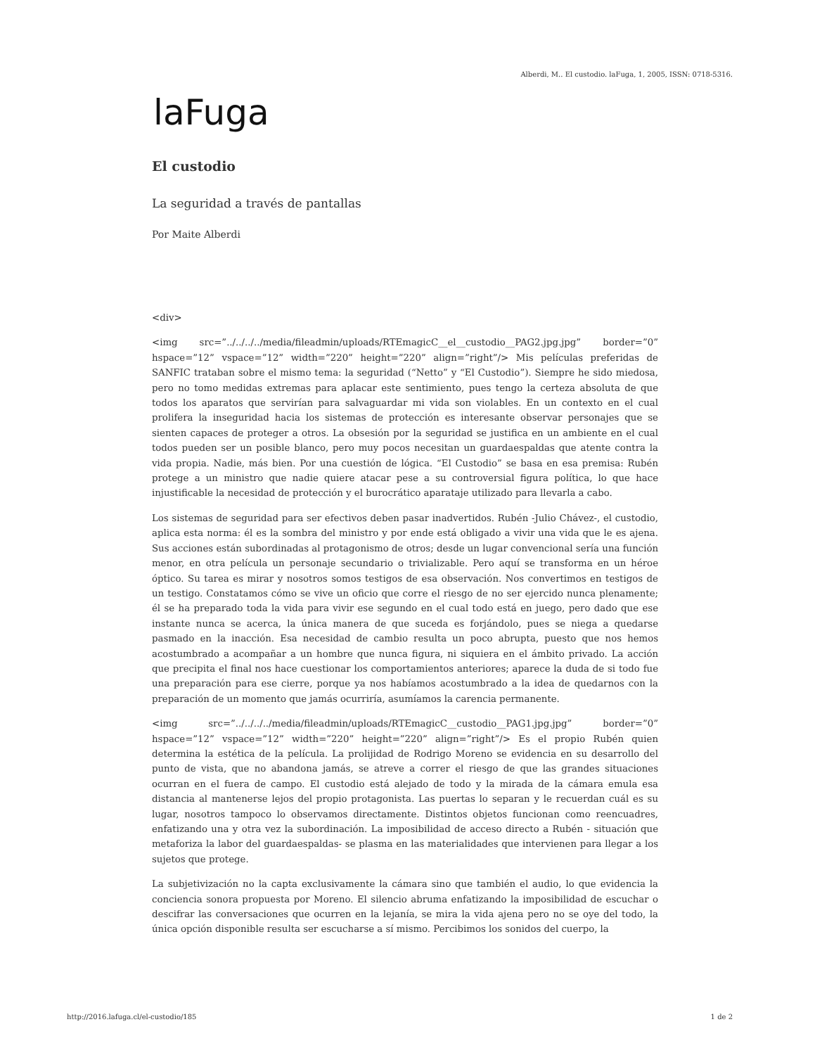Alberdi, M.. El custodio. laFuga, 1, 2005, ISSN: 0718-5316.
laFuga
El custodio
La seguridad a través de pantallas
Por Maite Alberdi
<div>
<img src=”../../../../media/fileadmin/uploads/RTEmagicC__el__custodio__PAG2.jpg.jpg” border=”0” hspace=”12” vspace=”12” width=”220” height=”220” align=”right”/> Mis películas preferidas de SANFIC trataban sobre el mismo tema: la seguridad (“Netto” y “El Custodio”). Siempre he sido miedosa, pero no tomo medidas extremas para aplacar este sentimiento, pues tengo la certeza absoluta de que todos los aparatos que servirían para salvaguardar mi vida son violables. En un contexto en el cual prolifera la inseguridad hacia los sistemas de protección es interesante observar personajes que se sienten capaces de proteger a otros. La obsesión por la seguridad se justifica en un ambiente en el cual todos pueden ser un posible blanco, pero muy pocos necesitan un guardaespaldas que atente contra la vida propia. Nadie, más bien. Por una cuestión de lógica. “El Custodio” se basa en esa premisa: Rubén protege a un ministro que nadie quiere atacar pese a su controversial figura política, lo que hace injustificable la necesidad de protección y el burocrático aparataje utilizado para llevarla a cabo.
Los sistemas de seguridad para ser efectivos deben pasar inadvertidos. Rubén -Julio Chávez-, el custodio, aplica esta norma: él es la sombra del ministro y por ende está obligado a vivir una vida que le es ajena. Sus acciones están subordinadas al protagonismo de otros; desde un lugar convencional sería una función menor, en otra película un personaje secundario o trivializable. Pero aquí se transforma en un héroe óptico. Su tarea es mirar y nosotros somos testigos de esa observación. Nos convertimos en testigos de un testigo. Constatamos cómo se vive un oficio que corre el riesgo de no ser ejercido nunca plenamente; él se ha preparado toda la vida para vivir ese segundo en el cual todo está en juego, pero dado que ese instante nunca se acerca, la única manera de que suceda es forjándolo, pues se niega a quedarse pasmado en la inacción. Esa necesidad de cambio resulta un poco abrupta, puesto que nos hemos acostumbrado a acompañar a un hombre que nunca figura, ni siquiera en el ámbito privado. La acción que precipita el final nos hace cuestionar los comportamientos anteriores; aparece la duda de si todo fue una preparación para ese cierre, porque ya nos habíamos acostumbrado a la idea de quedarnos con la preparación de un momento que jamás ocurriría, asumíamos la carencia permanente.
<img src=”../../../../media/fileadmin/uploads/RTEmagicC__custodio__PAG1.jpg.jpg” border=”0” hspace=”12” vspace=”12” width=”220” height=”220” align=”right”/> Es el propio Rubén quien determina la estética de la película. La prolijidad de Rodrigo Moreno se evidencia en su desarrollo del punto de vista, que no abandona jamás, se atreve a correr el riesgo de que las grandes situaciones ocurran en el fuera de campo. El custodio está alejado de todo y la mirada de la cámara emula esa distancia al mantenerse lejos del propio protagonista. Las puertas lo separan y le recuerdan cuál es su lugar, nosotros tampoco lo observamos directamente. Distintos objetos funcionan como reencuadres, enfatizando una y otra vez la subordinación. La imposibilidad de acceso directo a Rubén - situación que metaforiza la labor del guardaespaldas- se plasma en las materialidades que intervienen para llegar a los sujetos que protege.
La subjetivización no la capta exclusivamente la cámara sino que también el audio, lo que evidencia la conciencia sonora propuesta por Moreno. El silencio abruma enfatizando la imposibilidad de escuchar o descifrar las conversaciones que ocurren en la lejanía, se mira la vida ajena pero no se oye del todo, la única opción disponible resulta ser escucharse a sí mismo. Percibimos los sonidos del cuerpo, la
http://2016.lafuga.cl/el-custodio/185 1 de 2